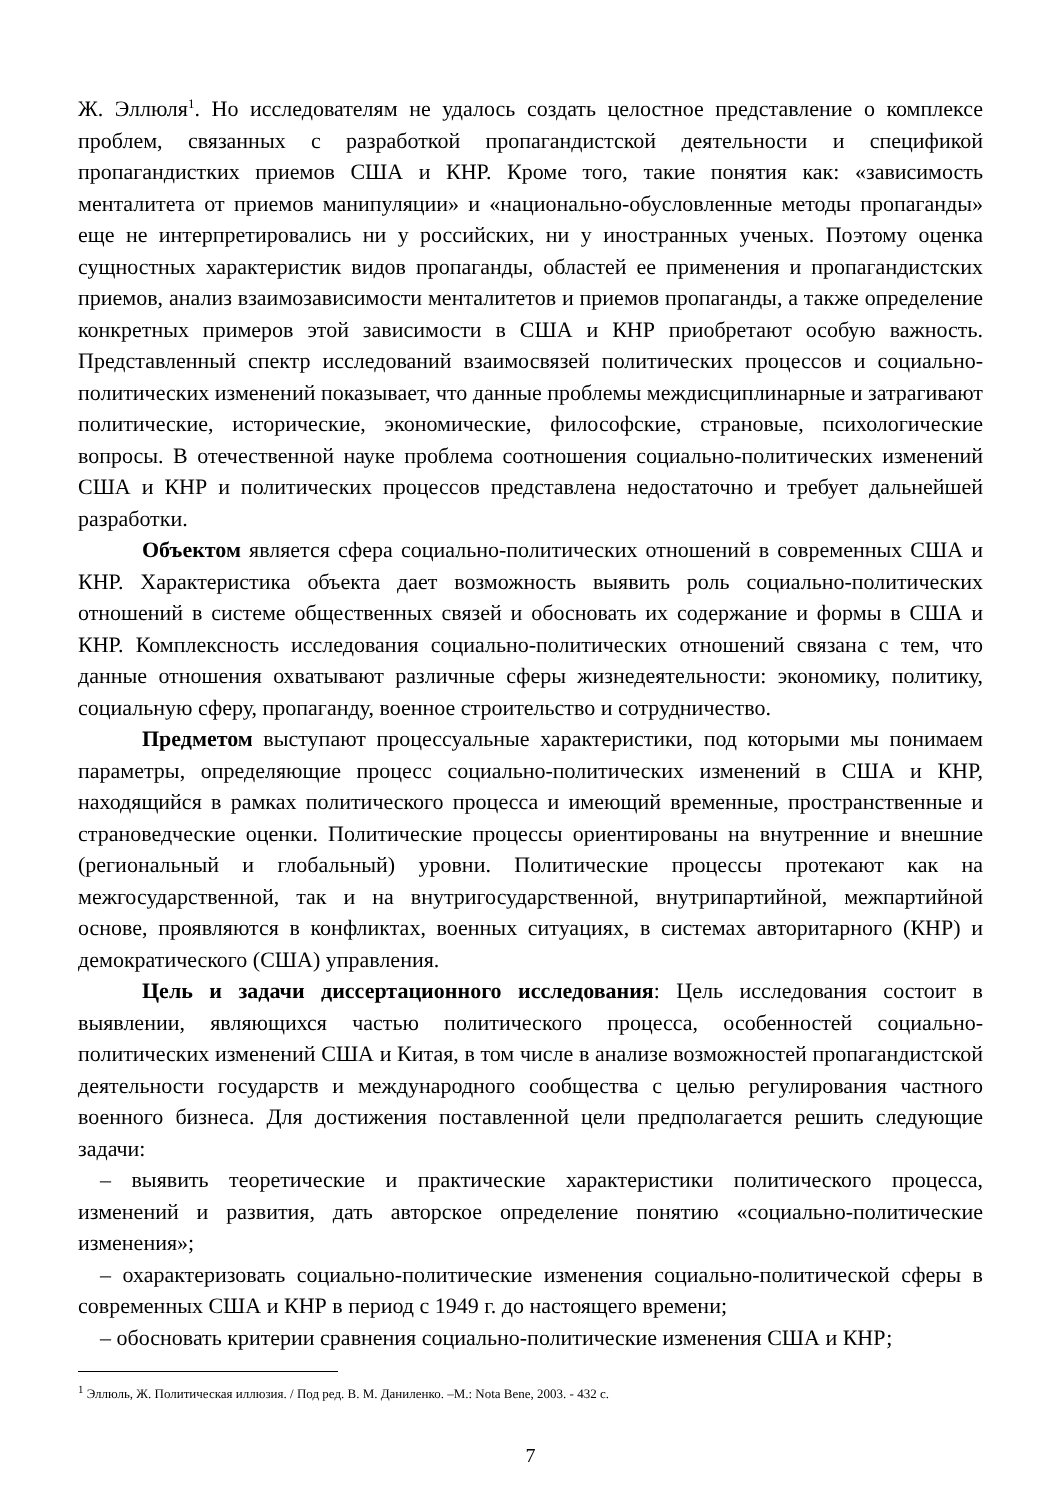Ж. Эллюля<sup>1</sup>. Но исследователям не удалось создать целостное представление о комплексе проблем, связанных с разработкой пропагандистской деятельности и спецификой пропагандистких приемов США и КНР. Кроме того, такие понятия как: «зависимость менталитета от приемов манипуляции» и «национально-обусловленные методы пропаганды» еще не интерпретировались ни у российских, ни у иностранных ученых. Поэтому оценка сущностных характеристик видов пропаганды, областей ее применения и пропагандистских приемов, анализ взаимозависимости менталитетов и приемов пропаганды, а также определение конкретных примеров этой зависимости в США и КНР приобретают особую важность. Представленный спектр исследований взаимосвязей политических процессов и социально-политических изменений показывает, что данные проблемы междисциплинарные и затрагивают политические, исторические, экономические, философские, страновые, психологические вопросы. В отечественной науке проблема соотношения социально-политических изменений США и КНР и политических процессов представлена недостаточно и требует дальнейшей разработки.
Объектом является сфера социально-политических отношений в современных США и КНР. Характеристика объекта дает возможность выявить роль социально-политических отношений в системе общественных связей и обосновать их содержание и формы в США и КНР. Комплексность исследования социально-политических отношений связана с тем, что данные отношения охватывают различные сферы жизнедеятельности: экономику, политику, социальную сферу, пропаганду, военное строительство и сотрудничество.
Предметом выступают процессуальные характеристики, под которыми мы понимаем параметры, определяющие процесс социально-политических изменений в США и КНР, находящийся в рамках политического процесса и имеющий временные, пространственные и страноведческие оценки. Политические процессы ориентированы на внутренние и внешние (региональный и глобальный) уровни. Политические процессы протекают как на межгосударственной, так и на внутригосударственной, внутрипартийной, межпартийной основе, проявляются в конфликтах, военных ситуациях, в системах авторитарного (КНР) и демократического (США) управления.
Цель и задачи диссертационного исследования: Цель исследования состоит в выявлении, являющихся частью политического процесса, особенностей социально-политических изменений США и Китая, в том числе в анализе возможностей пропагандистской деятельности государств и международного сообщества с целью регулирования частного военного бизнеса. Для достижения поставленной цели предполагается решить следующие задачи:
– выявить теоретические и практические характеристики политического процесса, изменений и развития, дать авторское определение понятию «социально-политические изменения»;
– охарактеризовать социально-политические изменения социально-политической сферы в современных США и КНР в период с 1949 г. до настоящего времени;
– обосновать критерии сравнения социально-политические изменения США и КНР;
<sup>1</sup> Эллюль, Ж. Политическая иллюзия. / Под ред. В. М. Даниленко. –М.: Nota Bene, 2003. - 432 с.
7